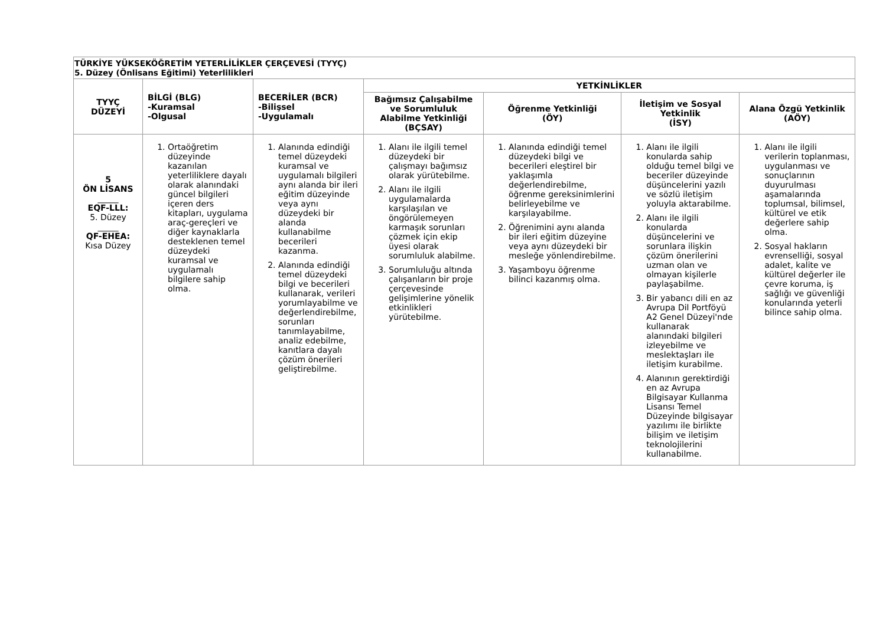| TÜRKİYE YÜKSEKÖĞRETİM YETERLİLİKLER ÇERÇEVESİ (TYYÇ) 5. Düzey (Önlisans Eğitimi) Yeterlilikleri | | | | | | |
| TYYÇ DÜZEYİ | BİLGİ (BLG) -Kuramsal -Olgusal | BECERİLER (BCR) -Bilişsel -Uygulamalı | YETKİNLİKLER | | | |
| | | | Bağımsız Çalışabilme ve Sorumluluk Alabilme Yetkinliği (BÇSAY) | Öğrenme Yetkinliği (ÖY) | İletişim ve Sosyal Yetkinlik (İSY) | Alana Özgü Yetkinlik (AÖY) |
| 5 ÖN LİSANS _____ EQF-LLL: 5. Düzey _____ QF-EHEA: Kısa Düzey | 1. Ortaöğretim düzeyinde kazanılan yeterliliklere dayalı olarak alanındaki güncel bilgileri içeren ders kitapları, uygulama araç-gereçleri ve diğer kaynaklarla desteklenen temel düzeydeki kuramsal ve uygulamalı bilgilere sahip olma. | 1. Alanında edindiği temel düzeydeki kuramsal ve uygulamalı bilgileri aynı alanda bir ileri eğitim düzeyinde veya aynı düzeydeki bir alanda kullanabilme becerileri kazanma. 2. Alanında edindiği temel düzeydeki bilgi ve becerileri kullanarak, verileri yorumlayabilme ve değerlendirebilme, sorunları tanımlayabilme, analiz edebilme, kanıtlara dayalı çözüm önerileri geliştirebilme. | 1. Alanı ile ilgili temel düzeydeki bir çalışmayı bağımsız olarak yürütebilme. 2. Alanı ile ilgili uygulamalarda karşılaşılan ve öngörülemeyen karmaşık sorunları çözmek için ekip üyesi olarak sorumluluk alabilme. 3. Sorumluluğu altında çalışanların bir proje çerçevesinde gelişimlerine yönelik etkinlikleri yürütebilme. | 1. Alanında edindiği temel düzeydeki bilgi ve becerileri eleştirel bir yaklaşımla değerlendirebilme, öğrenme gereksinimlerini belirleyebilme ve karşılayabilme. 2. Öğrenimini aynı alanda bir ileri eğitim düzeyine veya aynı düzeydeki bir mesleğe yönlendirebilme. 3. Yaşamboyu öğrenme bilinci kazanmış olma. | 1. Alanı ile ilgili konularda sahip olduğu temel bilgi ve beceriler düzeyinde düşüncelerini yazılı ve sözlü iletişim yoluyla aktarabilme. 2. Alanı ile ilgili konularda düşüncelerini ve sorunlara ilişkin çözüm önerilerini uzman olan ve olmayan kişilerle paylaşabilme. 3. Bir yabancı dili en az Avrupa Dil Portföyü A2 Genel Düzeyi'nde kullanarak alanındaki bilgileri izleyebilme ve meslektaşları ile iletişim kurabilme. 4. Alanının gerektirdiği en az Avrupa Bilgisayar Kullanma Lisansı Temel Düzeyinde bilgisayar yazılımı ile birlikte bilişim ve iletişim teknolojilerini kullanabilme. | 1. Alanı ile ilgili verilerin toplanması, uygulanması ve sonuçlarının duyurulması aşamalarında toplumsal, bilimsel, kültürel ve etik değerlere sahip olma. 2. Sosyal hakların evrenselliği, sosyal adalet, kalite ve kültürel değerler ile çevre koruma, iş sağlığı ve güvenliği konularında yeterli bilince sahip olma. |